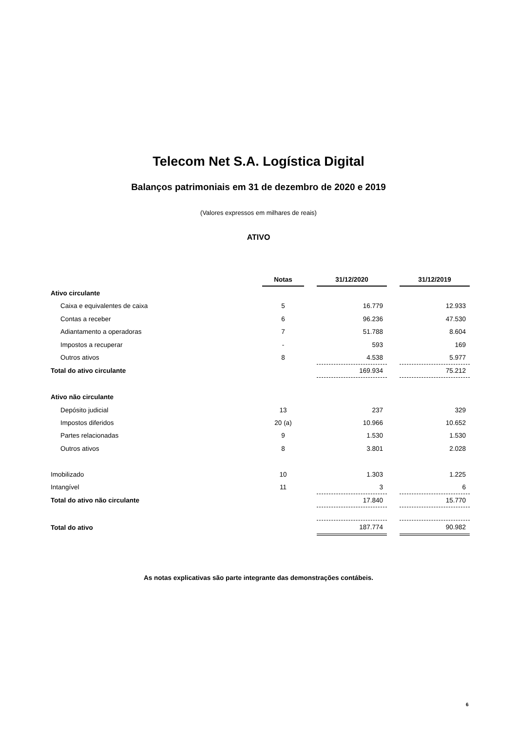Telecom Net S.A. Logística Digital
Balanços patrimoniais em 31 de dezembro de 2020 e 2019
(Valores expressos em milhares de reais)
ATIVO
| | Notas | | 31/12/2020 | | 31/12/2019 |
| Ativo circulante | | | | | |
| Caixa e equivalentes de caixa | 5 | | 16.779 | | 12.933 |
| Contas a receber | 6 | | 96.236 | | 47.530 |
| Adiantamento a operadoras | 7 | | 51.788 | | 8.604 |
| Impostos a recuperar | - | | 593 | | 169 |
| Outros ativos | 8 | | 4.538 | | 5.977 |
| Total do ativo circulante | | | 169.934 | | 75.212 |
| Ativo não circulante | | | | | |
| Depósito judicial | 13 | | 237 | | 329 |
| Impostos diferidos | 20 (a) | | 10.966 | | 10.652 |
| Partes relacionadas | 9 | | 1.530 | | 1.530 |
| Outros ativos | 8 | | 3.801 | | 2.028 |
| Imobilizado | 10 | | 1.303 | | 1.225 |
| Intangível | 11 | | 3 | | 6 |
| Total do ativo não circulante | | | 17.840 | | 15.770 |
| Total do ativo | | | 187.774 | | 90.982 |
As notas explicativas são parte integrante das demonstrações contábeis.
6